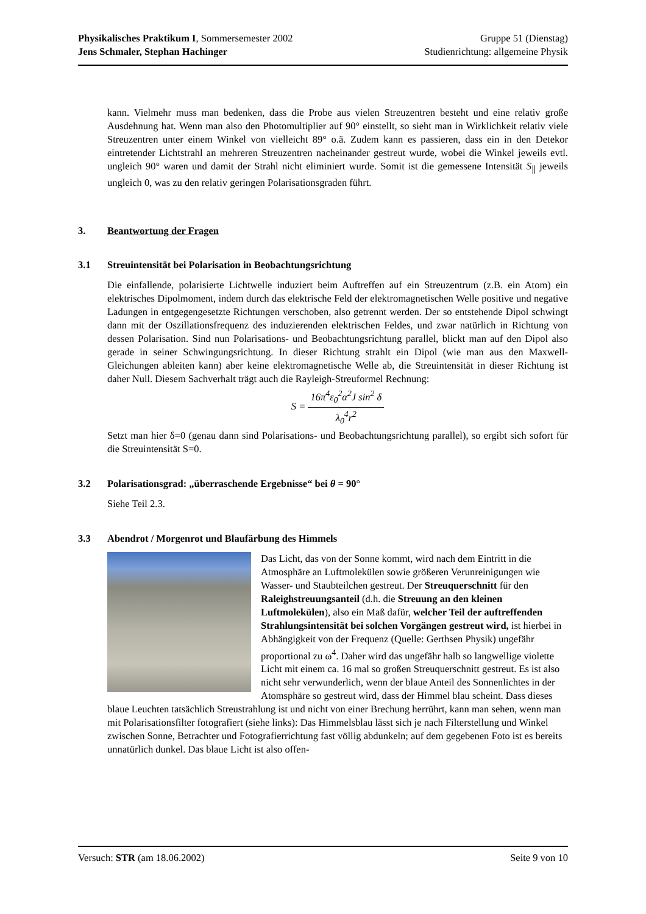Physikalisches Praktikum I, Sommersemester 2002
Jens Schmaler, Stephan Hachinger
Gruppe 51 (Dienstag)
Studienrichtung: allgemeine Physik
kann. Vielmehr muss man bedenken, dass die Probe aus vielen Streuzentren besteht und eine relativ große Ausdehnung hat. Wenn man also den Photomultiplier auf 90° einstellt, so sieht man in Wirklichkeit relativ viele Streuzentren unter einem Winkel von vielleicht 89° o.ä. Zudem kann es passieren, dass ein in den Detekor eintretender Lichtstrahl an mehreren Streuzentren nacheinander gestreut wurde, wobei die Winkel jeweils evtl. ungleich 90° waren und damit der Strahl nicht eliminiert wurde. Somit ist die gemessene Intensität S<sub>∥</sub> jeweils ungleich 0, was zu den relativ geringen Polarisationsgraden führt.
3. Beantwortung der Fragen
3.1 Streuintensität bei Polarisation in Beobachtungsrichtung
Die einfallende, polarisierte Lichtwelle induziert beim Auftreffen auf ein Streuzentrum (z.B. ein Atom) ein elektrisches Dipolmoment, indem durch das elektrische Feld der elektromagnetischen Welle positive und negative Ladungen in entgegengesetzte Richtungen verschoben, also getrennt werden. Der so entstehende Dipol schwingt dann mit der Oszillationsfrequenz des induzierenden elektrischen Feldes, und zwar natürlich in Richtung von dessen Polarisation. Sind nun Polarisations- und Beobachtungsrichtung parallel, blickt man auf den Dipol also gerade in seiner Schwingungsrichtung. In dieser Richtung strahlt ein Dipol (wie man aus den Maxwell-Gleichungen ableiten kann) aber keine elektromagnetische Welle ab, die Streuintensität in dieser Richtung ist daher Null. Diesem Sachverhalt trägt auch die Rayleigh-Streuformel Rechnung:
S = 16π<sup>4</sup>ε<sub>0</sub><sup>2</sup>α<sup>2</sup>J sin<sup>2</sup> δ λ<sub>0</sub><sup>4</sup>r<sup>2</sup>
Setzt man hier δ=0 (genau dann sind Polarisations- und Beobachtungsrichtung parallel), so ergibt sich sofort für die Streuintensität S=0.
3.2 Polarisationsgrad: „überraschende Ergebnisse“ bei θ = 90°
Siehe Teil 2.3.
3.3 Abendrot / Morgenrot und Blaufärbung des Himmels
Das Licht, das von der Sonne kommt, wird nach dem Eintritt in die Atmosphäre an Luftmolekülen sowie größeren Verunreinigungen wie Wasser- und Staubteilchen gestreut. Der Streuquerschnitt für den Raleighstreuungsanteil (d.h. die Streuung an den kleinen Luftmolekülen), also ein Maß dafür, welcher Teil der auftreffenden Strahlungsintensität bei solchen Vorgängen gestreut wird, ist hierbei in Abhängigkeit von der Frequenz (Quelle: Gerthsen Physik) ungefähr proportional zu ω<sup>4</sup>. Daher wird das ungefähr halb so langwellige violette Licht mit einem ca. 16 mal so großen Streuquerschnitt gestreut. Es ist also nicht sehr verwunderlich, wenn der blaue Anteil des Sonnenlichtes in der Atomsphäre so gestreut wird, dass der Himmel blau scheint. Dass dieses blaue Leuchten tatsächlich Streustrahlung ist und nicht von einer Brechung herrührt, kann man sehen, wenn man mit Polarisationsfilter fotografiert (siehe links): Das Himmelsblau lässt sich je nach Filterstellung und Winkel zwischen Sonne, Betrachter und Fotografierrichtung fast völlig abdunkeln; auf dem gegebenen Foto ist es bereits unnatürlich dunkel. Das blaue Licht ist also offen-
Versuch: STR (am 18.06.2002) Seite 9 von 10